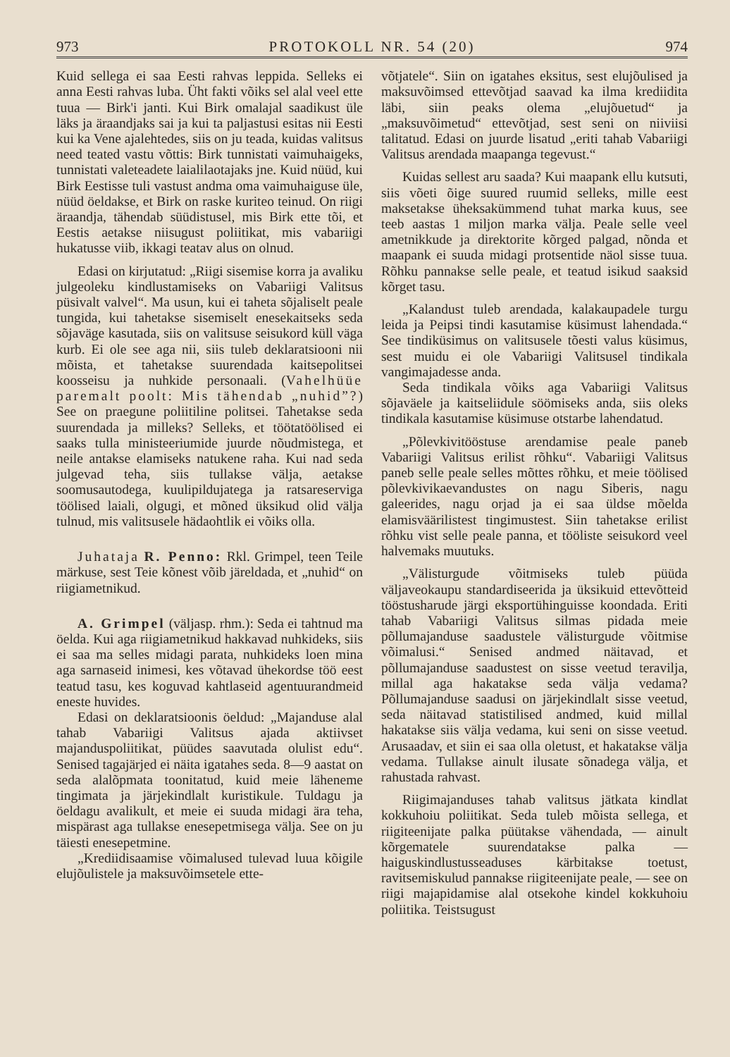973 PROTOKOLL NR. 54 (20) 974
Kuid sellega ei saa Eesti rahvas leppida. Selleks ei anna Eesti rahvas luba. Üht fakti võiks sel alal veel ette tuua — Birk'i janti. Kui Birk omalajal saadikust üle läks ja äraandjaks sai ja kui ta paljastusi esitas nii Eesti kui ka Vene ajalehtedes, siis on ju teada, kuidas valitsus need teated vastu võttis: Birk tunnistati vaimuhaigeks, tunnistati valeteadete laialilaotajaks jne. Kuid nüüd, kui Birk Eestisse tuli vastust andma oma vaimuhaiguse üle, nüüd öeldakse, et Birk on raske kuriteo teinud. On riigi äraandja, tähendab süüdistusel, mis Birk ette tõi, et Eestis aetakse niisugust poliitikat, mis vabariigi hukatusse viib, ikkagi teatav alus on olnud.
Edasi on kirjutatud: „Riigi sisemise korra ja avaliku julgeoleku kindlustamiseks on Vabariigi Valitsus püsivalt valvel“. Ma usun, kui ei taheta sõjaliselt peale tungida, kui tahetakse sisemiselt enesekaitseks seda sõjaväge kasutada, siis on valitsuse seisukord küll väga kurb. Ei ole see aga nii, siis tuleb deklaratsiooni nii mõista, et tahetakse suurendada kaitsepolitsei koosseisu ja nuhkide personaali. (Vahelhüüe paremalt poolt: Mis tähendab „nuhid”?) See on praegune poliitiline politsei. Tahetakse seda suurendada ja milleks? Selleks, et töötatöölised ei saaks tulla ministeeriumide juurde nõudmistega, et neile antakse elamiseks natukene raha. Kui nad seda julgevad teha, siis tullakse välja, aetakse soomusautodega, kuulipildujatega ja ratsareserviga töölised laiali, olgugi, et mõned üksikud olid välja tulnud, mis valitsusele hädaohtlik ei võiks olla.
Juhataja R. Penno: Rkl. Grimpel, teen Teile märkuse, sest Teie kõnest võib järeldada, et „nuhid“ on riigiametnikud.
A. Grimpel (väljasp. rhm.): Seda ei tahtnud ma öelda. Kui aga riigiametnikud hakkavad nuhkideks, siis ei saa ma selles midagi parata, nuhkideks loen mina aga sarnaseid inimesi, kes võtavad ühekordse töö eest teatud tasu, kes koguvad kahtlaseid agentuurandmeid eneste huvides.
Edasi on deklaratsioonis öeldud: „Majanduse alal tahab Vabariigi Valitsus ajada aktiivset majanduspoliitikat, püüdes saavutada olulist edu“. Senised tagajärjed ei näita igatahes seda. 8—9 aastat on seda alalõpmata toonitatud, kuid meie läheneme tingimata ja järjekindlalt kuristikule. Tuldagu ja öeldagu avalikult, et meie ei suuda midagi ära teha, mispärast aga tullakse enesepetmisega välja. See on ju täiesti enesepetmine.
„Krediidisaamise võimalused tulevad luua kõigile elujõulistele ja maksuvõimsetele ette-
võtjatele“. Siin on igatahes eksitus, sest elujõulised ja maksuvõimsed ettevõtjad saavad ka ilma krediidita läbi, siin peaks olema „elujõuetud“ ja „maksuvõimetud“ ettevõtjad, sest seni on niiviisi talitatud. Edasi on juurde lisatud „eriti tahab Vabariigi Valitsus arendada maapanga tegevust.“
Kuidas sellest aru saada? Kui maapank ellu kutsuti, siis võeti õige suured ruumid selleks, mille eest maksetakse üheksakümmend tuhat marka kuus, see teeb aastas 1 miljon marka välja. Peale selle veel ametnikkude ja direktorite kõrged palgad, nõnda et maapank ei suuda midagi protsentide näol sisse tuua. Rõhku pannakse selle peale, et teatud isikud saaksid kõrget tasu.
„Kalandust tuleb arendada, kalakaupadele turgu leida ja Peipsi tindi kasutamise küsimust lahendada.“ See tindiküsimus on valitsusele tõesti valus küsimus, sest muidu ei ole Vabariigi Valitsusel tindikala vangimajadesse anda.
Seda tindikala võiks aga Vabariigi Valitsus sõjaväele ja kaitseliidule söömiseks anda, siis oleks tindikala kasutamise küsimuse otstarbe lahendatud.
„Põlevkivitööstuse arendamise peale paneb Vabariigi Valitsus erilist rõhku“. Vabariigi Valitsus paneb selle peale selles mõttes rõhku, et meie töölised põlevkivikaevandustes on nagu Siberis, nagu galeerides, nagu orjad ja ei saa üldse mõelda elamisväärilistest tingimustest. Siin tahetakse erilist rõhku vist selle peale panna, et tööliste seisukord veel halvemaks muutuks.
„Välisturgude võitmiseks tuleb püüda väljaveokaupu standardiseerida ja üksikuid ettevõtteid tööstusharude järgi eksportühinguisse koondada. Eriti tahab Vabariigi Valitsus silmas pidada meie põllumajanduse saadustele välisturgude võitmise võimalusi.“ Senised andmed näitavad, et põllumajanduse saadustest on sisse veetud teravilja, millal aga hakatakse seda välja vedama? Põllumajanduse saadusi on järjekindlalt sisse veetud, seda näitavad statistilised andmed, kuid millal hakatakse siis välja vedama, kui seni on sisse veetud. Arusaadav, et siin ei saa olla oletust, et hakatakse välja vedama. Tullakse ainult ilusate sõnadega välja, et rahustada rahvast.
Riigimajanduses tahab valitsus jätkata kindlat kokkuhoiu poliitikat. Seda tuleb mõista sellega, et riigiteenijate palka püütakse vähendada, — ainult kõrgematele suurendatakse palka — haiguskindlustusseaduses kärbitakse toetust, ravitsemiskulud pannakse riigiteenijate peale, — see on riigi majapidamise alal otsekohe kindel kokkuhoiu poliitika. Teistsugust